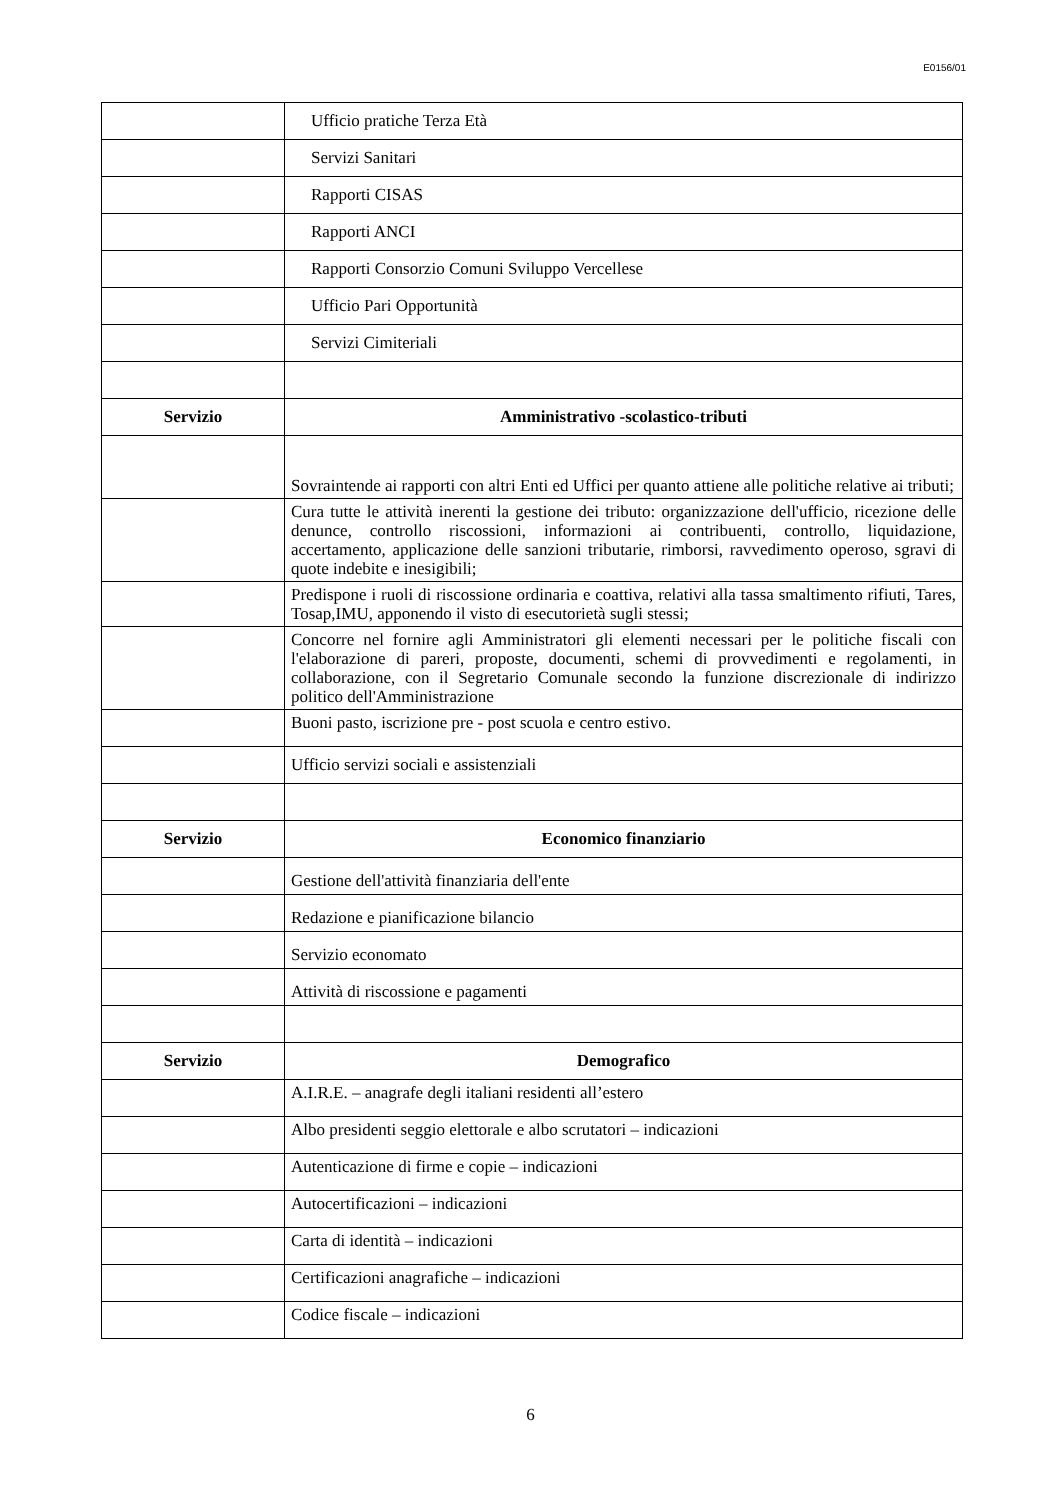E0156/01
| | Ufficio pratiche Terza Età |
| | Servizi Sanitari |
| | Rapporti CISAS |
| | Rapporti ANCI |
| | Rapporti Consorzio Comuni Sviluppo Vercellese |
| | Ufficio Pari Opportunità |
| | Servizi Cimiteriali |
| Servizio | Amministrativo -scolastico-tributi |
| | Sovraintende ai rapporti con altri Enti ed Uffici per quanto attiene alle politiche relative ai tributi; |
| | Cura tutte le attività inerenti la gestione dei tributo: organizzazione dell'ufficio, ricezione delle denunce, controllo riscossioni, informazioni ai contribuenti, controllo, liquidazione, accertamento, applicazione delle sanzioni tributarie, rimborsi, ravvedimento operoso, sgravi di quote indebite e inesigibili; |
| | Predispone i ruoli di riscossione ordinaria e coattiva, relativi alla tassa smaltimento rifiuti, Tares, Tosap,IMU, apponendo il visto di esecutorietà sugli stessi; |
| | Concorre nel fornire agli Amministratori gli elementi necessari per le politiche fiscali con l'elaborazione di pareri, proposte, documenti, schemi di provvedimenti e regolamenti, in collaborazione, con il Segretario Comunale secondo la funzione discrezionale di indirizzo politico dell'Amministrazione |
| | Buoni pasto, iscrizione pre - post scuola e centro estivo. |
| | Ufficio servizi sociali e assistenziali |
| Servizio | Economico finanziario |
| | Gestione dell'attività finanziaria dell'ente |
| | Redazione e pianificazione bilancio |
| | Servizio economato |
| | Attività di riscossione e pagamenti |
| Servizio | Demografico |
| | A.I.R.E. – anagrafe degli italiani residenti all’estero |
| | Albo presidenti seggio elettorale e albo scrutatori – indicazioni |
| | Autenticazione di firme e copie – indicazioni |
| | Autocertificazioni – indicazioni |
| | Carta di identità – indicazioni |
| | Certificazioni anagrafiche – indicazioni |
| | Codice fiscale – indicazioni |
6